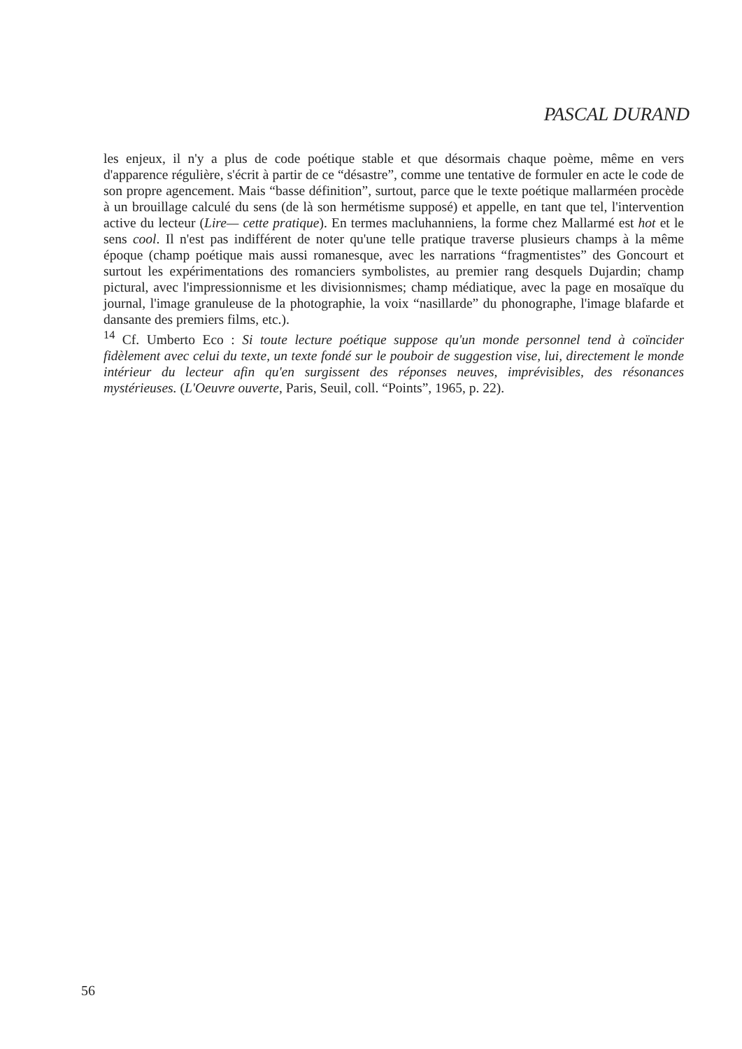PASCAL DURAND
les enjeux, il n'y a plus de code poétique stable et que désormais chaque poème, même en vers d'apparence régulière, s'écrit à partir de ce “désastre”, comme une tentative de formuler en acte le code de son propre agencement. Mais “basse définition”, surtout, parce que le texte poétique mallarméen procède à un brouillage calculé du sens (de là son hermétisme supposé) et appelle, en tant que tel, l'intervention active du lecteur (Lire— cette pratique). En termes macluhanniens, la forme chez Mallarmé est hot et le sens cool. Il n'est pas indifférent de noter qu'une telle pratique traverse plusieurs champs à la même époque (champ poétique mais aussi romanesque, avec les narrations “fragmentistes” des Goncourt et surtout les expérimentations des romanciers symbolistes, au premier rang desquels Dujardin; champ pictural, avec l'impressionnisme et les divisionnismes; champ médiatique, avec la page en mosaïque du journal, l'image granuleuse de la photographie, la voix “nasillarde” du phonographe, l'image blafarde et dansante des premiers films, etc.).
<sup>14</sup> Cf. Umberto Eco : Si toute lecture poétique suppose qu'un monde personnel tend à coïncider fidèlement avec celui du texte, un texte fondé sur le pouboir de suggestion vise, lui, directement le monde intérieur du lecteur afin qu'en surgissent des réponses neuves, imprévisibles, des résonances mystérieuses. (L'Oeuvre ouverte, Paris, Seuil, coll. “Points”, 1965, p. 22).
56